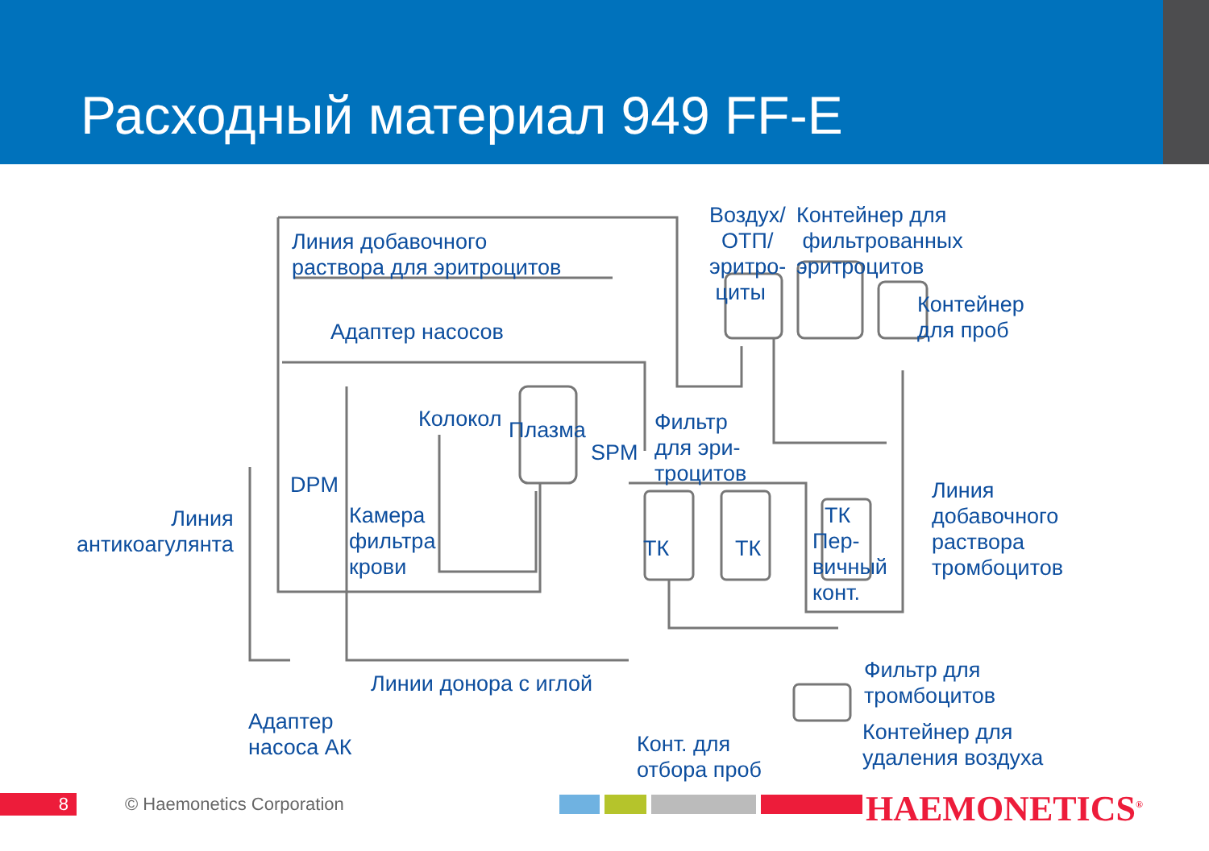Расходный материал 949 FF-E
Линия добавочного
раствора для эритроцитов
Воздух/
ОТП/
эритро-
циты
Контейнер для
фильтрованных
эритроцитов
Контейнер
для проб
Адаптер насосов
Колокол Плазма
SPM
Фильтр
для эри-
троцитов
DPM
Камера
фильтра
крови
Линия
антикоагулянта
ТК ТК
ТК
Пер-
вичный
конт.
Линия
добавочного
раствора
тромбоцитов
Линии донора с иглой
Фильтр для
тромбоцитов
Адаптер
насоса АК
Конт. для
отбора проб
Контейнер для
удаления воздуха
8 © Haemonetics Corporation HAEMONETICS<sup>®</sup>